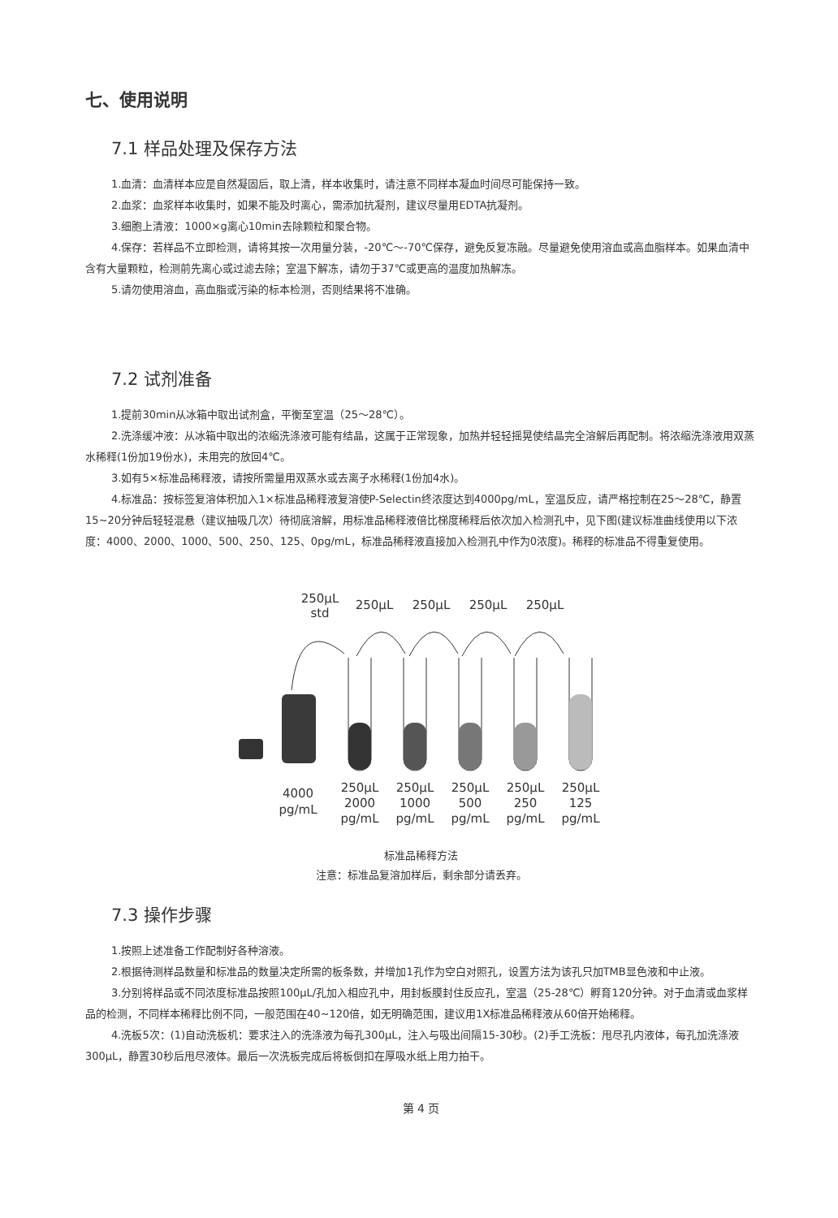七、使用说明
7.1 样品处理及保存方法
1.血清：血清样本应是自然凝固后，取上清，样本收集时，请注意不同样本凝血时间尽可能保持一致。
2.血浆：血浆样本收集时，如果不能及时离心，需添加抗凝剂，建议尽量用EDTA抗凝剂。
3.细胞上清液：1000×g离心10min去除颗粒和聚合物。
4.保存：若样品不立即检测，请将其按一次用量分装，-20℃～-70℃保存，避免反复冻融。尽量避免使用溶血或高血脂样本。如果血清中含有大量颗粒，检测前先离心或过滤去除；室温下解冻，请勿于37℃或更高的温度加热解冻。
5.请勿使用溶血，高血脂或污染的标本检测，否则结果将不准确。
7.2 试剂准备
1.提前30min从冰箱中取出试剂盒，平衡至室温（25～28℃）。
2.洗涤缓冲液：从冰箱中取出的浓缩洗涤液可能有结晶，这属于正常现象，加热并轻轻摇晃使结晶完全溶解后再配制。将浓缩洗涤液用双蒸水稀释(1份加19份水)，未用完的放回4℃。
3.如有5×标准品稀释液，请按所需量用双蒸水或去离子水稀释(1份加4水)。
4.标准品：按标签复溶体积加入1×标准品稀释液复溶使P-Selectin终浓度达到4000pg/mL，室温反应，请严格控制在25～28℃，静置15~20分钟后轻轻混悬（建议抽吸几次）待彻底溶解，用标准品稀释液倍比梯度稀释后依次加入检测孔中，见下图(建议标准曲线使用以下浓度：4000、2000、1000、500、250、125、0pg/mL，标准品稀释液直接加入检测孔中作为0浓度)。稀释的标准品不得重复使用。
250μL
std
250μL
250μL
250μL
250μL
4000
pg/mL
250μL
2000
pg/mL
250μL
1000
pg/mL
250μL
500
pg/mL
250μL
250
pg/mL
250μL
125
pg/mL
标准品稀释方法
注意：标准品复溶加样后，剩余部分请丢弃。
7.3 操作步骤
1.按照上述准备工作配制好各种溶液。
2.根据待测样品数量和标准品的数量决定所需的板条数，并增加1孔作为空白对照孔，设置方法为该孔只加TMB显色液和中止液。
3.分别将样品或不同浓度标准品按照100μL/孔加入相应孔中，用封板膜封住反应孔，室温（25-28℃）孵育120分钟。对于血清或血浆样品的检测，不同样本稀释比例不同，一般范围在40~120倍，如无明确范围，建议用1X标准品稀释液从60倍开始稀释。
4.洗板5次：(1)自动洗板机：要求注入的洗涤液为每孔300μL，注入与吸出间隔15-30秒。(2)手工洗板：甩尽孔内液体，每孔加洗涤液300μL，静置30秒后甩尽液体。最后一次洗板完成后将板倒扣在厚吸水纸上用力拍干。
第 4 页